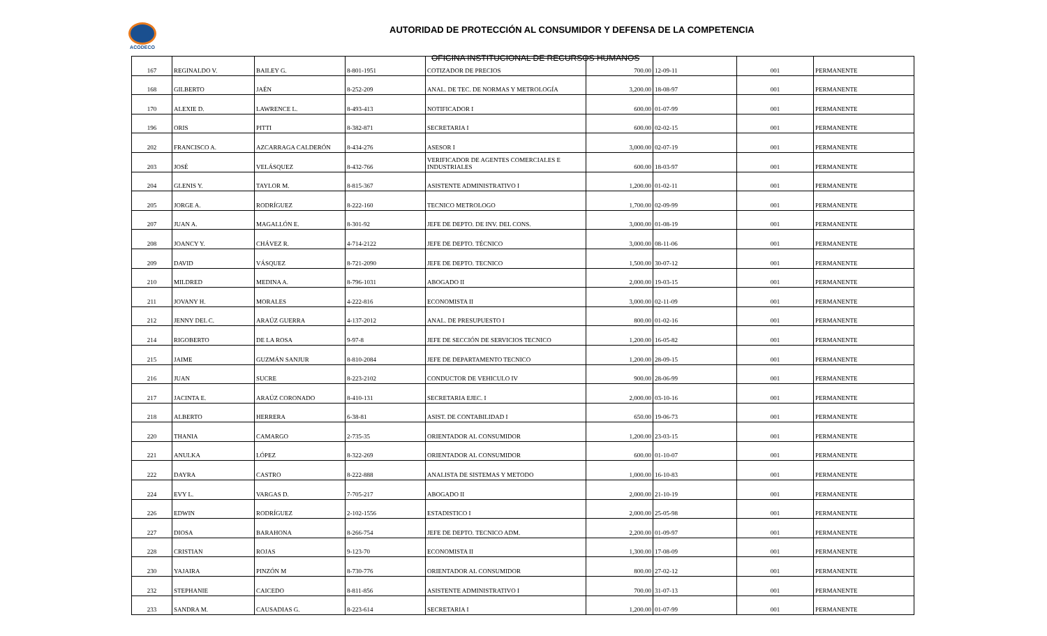ACODECO
AUTORIDAD DE PROTECCIÓN AL CONSUMIDOR Y DEFENSA DE LA COMPETENCIA
OFICINA INSTITUCIONAL DE RECURSOS HUMANOS
| 167 | REGINALDO V. | BAILEY G. | 8-801-1951 | COTIZADOR DE PRECIOS | 700.00 | 12-09-11 | 001 | PERMANENTE |
| 168 | GILBERTO | JAÉN | 8-252-209 | ANAL. DE TEC. DE NORMAS Y METROLOGÍA | 3,200.00 | 18-08-97 | 001 | PERMANENTE |
| 170 | ALEXIE D. | LAWRENCE L. | 8-493-413 | NOTIFICADOR I | 600.00 | 01-07-99 | 001 | PERMANENTE |
| 196 | ORIS | PITTI | 8-382-871 | SECRETARIA I | 600.00 | 02-02-15 | 001 | PERMANENTE |
| 202 | FRANCISCO A. | AZCARRAGA CALDERÓN | 8-434-276 | ASESOR I | 3,000.00 | 02-07-19 | 001 | PERMANENTE |
| 203 | JOSÉ | VELÁSQUEZ | 8-432-766 | VERIFICADOR DE AGENTES COMERCIALES E INDUSTRIALES | 600.00 | 18-03-97 | 001 | PERMANENTE |
| 204 | GLENIS Y. | TAYLOR M. | 8-815-367 | ASISTENTE ADMINISTRATIVO I | 1,200.00 | 01-02-11 | 001 | PERMANENTE |
| 205 | JORGE A. | RODRÍGUEZ | 8-222-160 | TECNICO METROLOGO | 1,700.00 | 02-09-99 | 001 | PERMANENTE |
| 207 | JUAN A. | MAGALLÓN E. | 8-301-92 | JEFE DE DEPTO. DE INV. DEL CONS. | 3,000.00 | 01-08-19 | 001 | PERMANENTE |
| 208 | JOANCY Y. | CHÁVEZ R. | 4-714-2122 | JEFE DE DEPTO. TÉCNICO | 3,000.00 | 08-11-06 | 001 | PERMANENTE |
| 209 | DAVID | VÁSQUEZ | 8-721-2090 | JEFE DE DEPTO. TECNICO | 1,500.00 | 30-07-12 | 001 | PERMANENTE |
| 210 | MILDRED | MEDINA A. | 8-796-1031 | ABOGADO II | 2,000.00 | 19-03-15 | 001 | PERMANENTE |
| 211 | JOVANY H. | MORALES | 4-222-816 | ECONOMISTA II | 3,000.00 | 02-11-09 | 001 | PERMANENTE |
| 212 | JENNY DEL C. | ARAÚZ GUERRA | 4-137-2012 | ANAL. DE PRESUPUESTO I | 800.00 | 01-02-16 | 001 | PERMANENTE |
| 214 | RIGOBERTO | DE LA ROSA | 9-97-8 | JEFE DE SECCIÓN DE SERVICIOS TECNICO | 1,200.00 | 16-05-82 | 001 | PERMANENTE |
| 215 | JAIME | GUZMÁN SANJUR | 8-810-2084 | JEFE DE DEPARTAMENTO TECNICO | 1,200.00 | 28-09-15 | 001 | PERMANENTE |
| 216 | JUAN | SUCRE | 8-223-2102 | CONDUCTOR DE VEHICULO IV | 900.00 | 28-06-99 | 001 | PERMANENTE |
| 217 | JACINTA E. | ARAÚZ CORONADO | 8-410-131 | SECRETARIA EJEC. I | 2,000.00 | 03-10-16 | 001 | PERMANENTE |
| 218 | ALBERTO | HERRERA | 6-38-81 | ASIST. DE CONTABILIDAD I | 650.00 | 19-06-73 | 001 | PERMANENTE |
| 220 | THANIA | CAMARGO | 2-735-35 | ORIENTADOR AL CONSUMIDOR | 1,200.00 | 23-03-15 | 001 | PERMANENTE |
| 221 | ANULKA | LÓPEZ | 8-322-269 | ORIENTADOR AL CONSUMIDOR | 600.00 | 01-10-07 | 001 | PERMANENTE |
| 222 | DAYRA | CASTRO | 8-222-888 | ANALISTA DE SISTEMAS Y METODO | 1,000.00 | 16-10-83 | 001 | PERMANENTE |
| 224 | EVY L. | VARGAS D. | 7-705-217 | ABOGADO II | 2,000.00 | 21-10-19 | 001 | PERMANENTE |
| 226 | EDWIN | RODRÍGUEZ | 2-102-1556 | ESTADISTICO I | 2,000.00 | 25-05-98 | 001 | PERMANENTE |
| 227 | DIOSA | BARAHONA | 8-266-754 | JEFE DE DEPTO. TECNICO ADM. | 2,200.00 | 01-09-97 | 001 | PERMANENTE |
| 228 | CRISTIAN | ROJAS | 9-123-70 | ECONOMISTA II | 1,300.00 | 17-08-09 | 001 | PERMANENTE |
| 230 | YAJAIRA | PINZÓN M | 8-730-776 | ORIENTADOR AL CONSUMIDOR | 800.00 | 27-02-12 | 001 | PERMANENTE |
| 232 | STEPHANIE | CAICEDO | 8-811-856 | ASISTENTE ADMINISTRATIVO I | 700.00 | 31-07-13 | 001 | PERMANENTE |
| 233 | SANDRA M. | CAUSADIAS G. | 8-223-614 | SECRETARIA I | 1,200.00 | 01-07-99 | 001 | PERMANENTE |